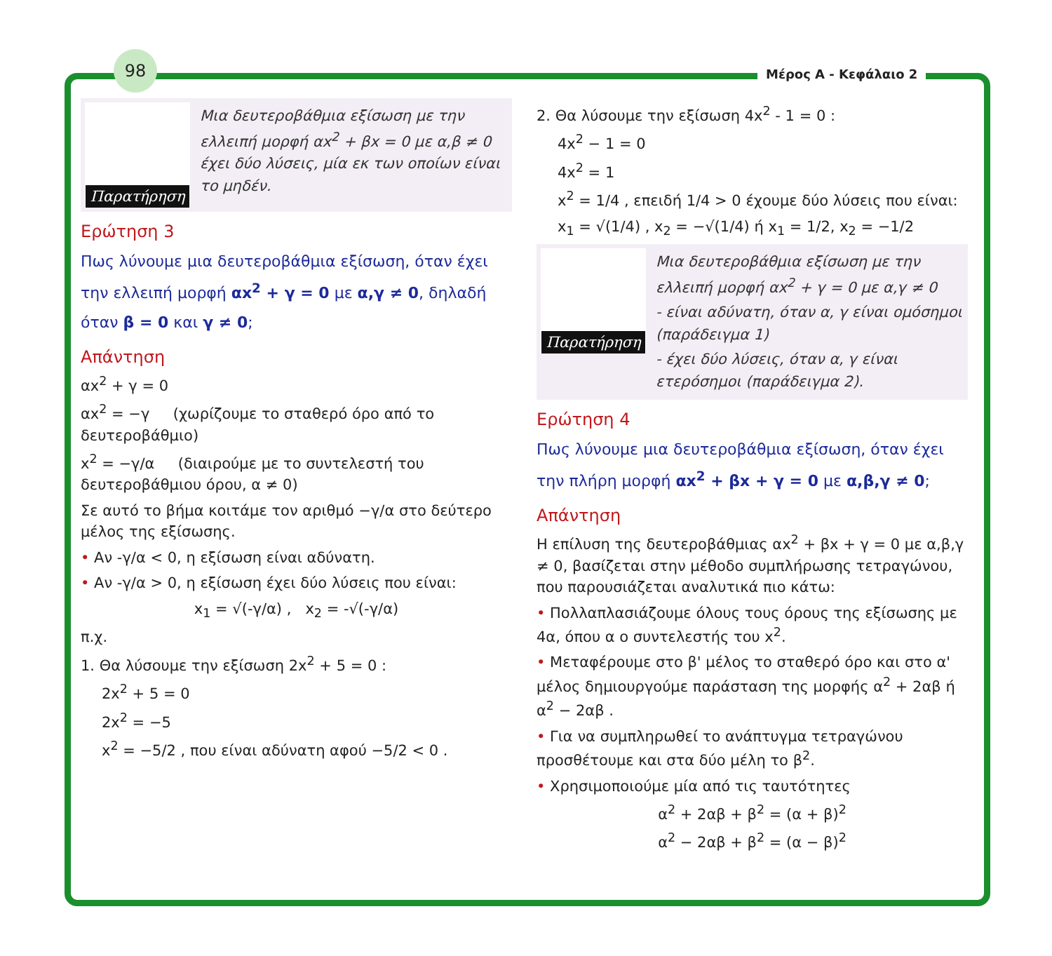98
Μέρος Α - Κεφάλαιο 2
Παρατήρηση
Μια δευτεροβάθμια εξίσωση με την ελλειπή μορφή αx<sup>2</sup> + βx = 0 με α,β ≠ 0 έχει δύο λύσεις, μία εκ των οποίων είναι το μηδέν.
Ερώτηση 3
Πως λύνουμε μια δευτεροβάθμια εξίσωση, όταν έχει την ελλειπή μορφή αx<sup>2</sup> + γ = 0 με α,γ ≠ 0, δηλαδή όταν β = 0 και γ ≠ 0;
Απάντηση
αx<sup>2</sup> + γ = 0
αx<sup>2</sup> = −γ (χωρίζουμε το σταθερό όρο από το δευτεροβάθμιο)
x<sup>2</sup> = −γ/α (διαιρούμε με το συντελεστή του δευτεροβάθμιου όρου, α ≠ 0)
Σε αυτό το βήμα κοιτάμε τον αριθμό −γ/α στο δεύτερο μέλος της εξίσωσης.
• Αν -γ/α < 0, η εξίσωση είναι αδύνατη.
• Αν -γ/α > 0, η εξίσωση έχει δύο λύσεις που είναι:
x<sub>1</sub> = √(-γ/α) , x<sub>2</sub> = -√(-γ/α)
π.χ.
1. Θα λύσουμε την εξίσωση 2x<sup>2</sup> + 5 = 0 :
2x<sup>2</sup> + 5 = 0
2x<sup>2</sup> = −5
x<sup>2</sup> = −5/2 , που είναι αδύνατη αφού −5/2 < 0 .
2. Θα λύσουμε την εξίσωση 4x<sup>2</sup> - 1 = 0 :
4x<sup>2</sup> − 1 = 0
4x<sup>2</sup> = 1
x<sup>2</sup> = 1/4 , επειδή 1/4 > 0 έχουμε δύο λύσεις που είναι:
x<sub>1</sub> = √(1/4) , x<sub>2</sub> = −√(1/4) ή x<sub>1</sub> = 1/2, x<sub>2</sub> = −1/2
Παρατήρηση
Μια δευτεροβάθμια εξίσωση με την ελλειπή μορφή αx<sup>2</sup> + γ = 0 με α,γ ≠ 0
- είναι αδύνατη, όταν α, γ είναι ομόσημοι (παράδειγμα 1)
- έχει δύο λύσεις, όταν α, γ είναι ετερόσημοι (παράδειγμα 2).
Ερώτηση 4
Πως λύνουμε μια δευτεροβάθμια εξίσωση, όταν έχει την πλήρη μορφή αx<sup>2</sup> + βx + γ = 0 με α,β,γ ≠ 0;
Απάντηση
Η επίλυση της δευτεροβάθμιας αx<sup>2</sup> + βx + γ = 0 με α,β,γ ≠ 0, βασίζεται στην μέθοδο συμπλήρωσης τετραγώνου, που παρουσιάζεται αναλυτικά πιο κάτω:
• Πολλαπλασιάζουμε όλους τους όρους της εξίσωσης με 4α, όπου α ο συντελεστής του x<sup>2</sup>.
• Μεταφέρουμε στο β' μέλος το σταθερό όρο και στο α' μέλος δημιουργούμε παράσταση της μορφής α<sup>2</sup> + 2αβ ή α<sup>2</sup> − 2αβ .
• Για να συμπληρωθεί το ανάπτυγμα τετραγώνου προσθέτουμε και στα δύο μέλη το β<sup>2</sup>.
• Χρησιμοποιούμε μία από τις ταυτότητες
α<sup>2</sup> + 2αβ + β<sup>2</sup> = (α + β)<sup>2</sup>
α<sup>2</sup> − 2αβ + β<sup>2</sup> = (α − β)<sup>2</sup>